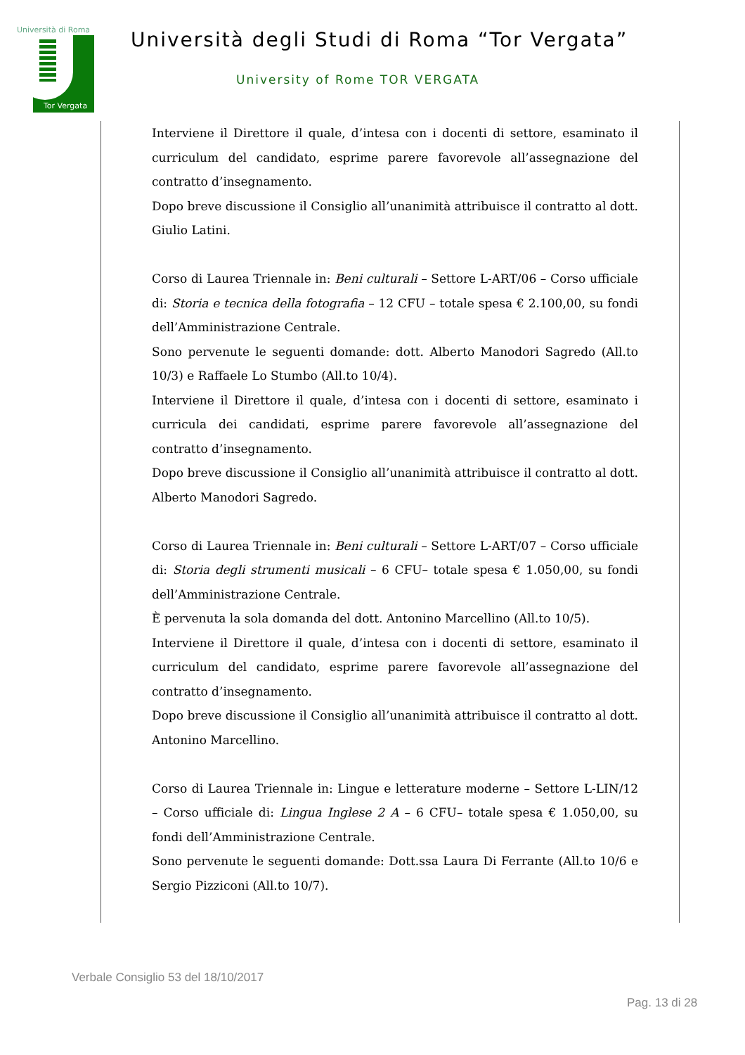Università di Roma
Tor Vergata
Università degli Studi di Roma “Tor Vergata”
University of Rome TOR VERGATA
Interviene il Direttore il quale, d’intesa con i docenti di settore, esaminato il curriculum del candidato, esprime parere favorevole all’assegnazione del contratto d’insegnamento.
Dopo breve discussione il Consiglio all’unanimità attribuisce il contratto al dott. Giulio Latini.
Corso di Laurea Triennale in: Beni culturali – Settore L-ART/06 – Corso ufficiale di: Storia e tecnica della fotografia – 12 CFU – totale spesa € 2.100,00, su fondi dell’Amministrazione Centrale.
Sono pervenute le seguenti domande: dott. Alberto Manodori Sagredo (All.to 10/3) e Raffaele Lo Stumbo (All.to 10/4).
Interviene il Direttore il quale, d’intesa con i docenti di settore, esaminato i curricula dei candidati, esprime parere favorevole all’assegnazione del contratto d’insegnamento.
Dopo breve discussione il Consiglio all’unanimità attribuisce il contratto al dott. Alberto Manodori Sagredo.
Corso di Laurea Triennale in: Beni culturali – Settore L-ART/07 – Corso ufficiale di: Storia degli strumenti musicali – 6 CFU– totale spesa € 1.050,00, su fondi dell’Amministrazione Centrale.
È pervenuta la sola domanda del dott. Antonino Marcellino (All.to 10/5).
Interviene il Direttore il quale, d’intesa con i docenti di settore, esaminato il curriculum del candidato, esprime parere favorevole all’assegnazione del contratto d’insegnamento.
Dopo breve discussione il Consiglio all’unanimità attribuisce il contratto al dott. Antonino Marcellino.
Corso di Laurea Triennale in: Lingue e letterature moderne – Settore L-LIN/12 – Corso ufficiale di: Lingua Inglese 2 A – 6 CFU– totale spesa € 1.050,00, su fondi dell’Amministrazione Centrale.
Sono pervenute le seguenti domande: Dott.ssa Laura Di Ferrante (All.to 10/6 e Sergio Pizziconi (All.to 10/7).
Verbale Consiglio 53 del 18/10/2017
Pag. 13 di 28